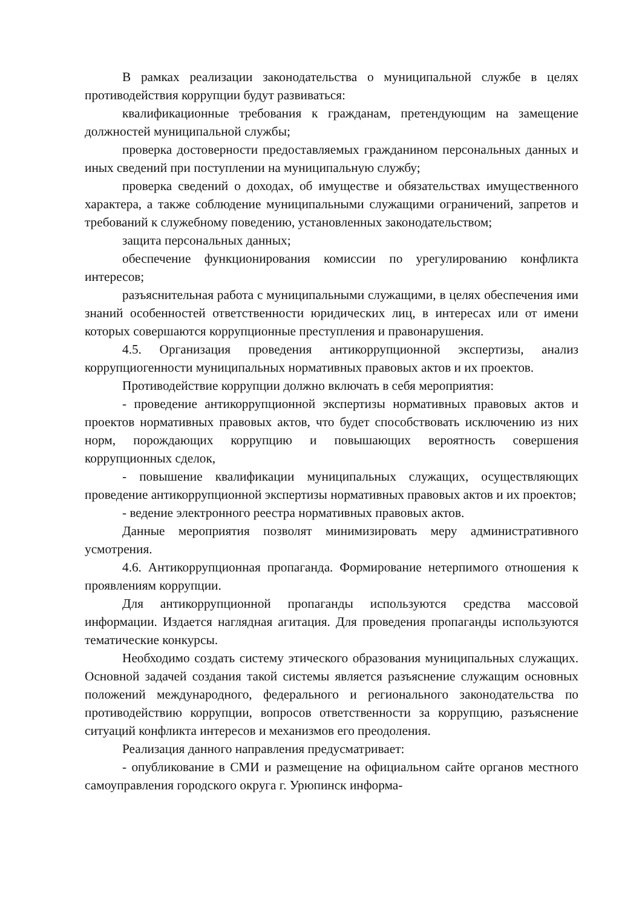В рамках реализации законодательства о муниципальной службе в целях противодействия коррупции будут развиваться:
квалификационные требования к гражданам, претендующим на замещение должностей муниципальной службы;
проверка достоверности предоставляемых гражданином персональных данных и иных сведений при поступлении на муниципальную службу;
проверка сведений о доходах, об имуществе и обязательствах имущественного характера, а также соблюдение муниципальными служащими ограничений, запретов и требований к служебному поведению, установленных законодательством;
защита персональных данных;
обеспечение функционирования комиссии по урегулированию конфликта интересов;
разъяснительная работа с муниципальными служащими, в целях обеспечения ими знаний особенностей ответственности юридических лиц, в интересах или от имени которых совершаются коррупционные преступления и правонарушения.
4.5. Организация проведения антикоррупционной экспертизы, анализ коррупциогенности муниципальных нормативных правовых актов и их проектов.
Противодействие коррупции должно включать в себя мероприятия:
- проведение антикоррупционной экспертизы нормативных правовых актов и проектов нормативных правовых актов, что будет способствовать исключению из них норм, порождающих коррупцию и повышающих вероятность совершения коррупционных сделок,
- повышение квалификации муниципальных служащих, осуществляющих проведение антикоррупционной экспертизы нормативных правовых актов и их проектов;
- ведение электронного реестра нормативных правовых актов.
Данные мероприятия позволят минимизировать меру административного усмотрения.
4.6. Антикоррупционная пропаганда. Формирование нетерпимого отношения к проявлениям коррупции.
Для антикоррупционной пропаганды используются средства массовой информации. Издается наглядная агитация. Для проведения пропаганды используются тематические конкурсы.
Необходимо создать систему этического образования муниципальных служащих. Основной задачей создания такой системы является разъяснение служащим основных положений международного, федерального и регионального законодательства по противодействию коррупции, вопросов ответственности за коррупцию, разъяснение ситуаций конфликта интересов и механизмов его преодоления.
Реализация данного направления предусматривает:
- опубликование в СМИ и размещение на официальном сайте органов местного самоуправления городского округа г. Урюпинск информа-